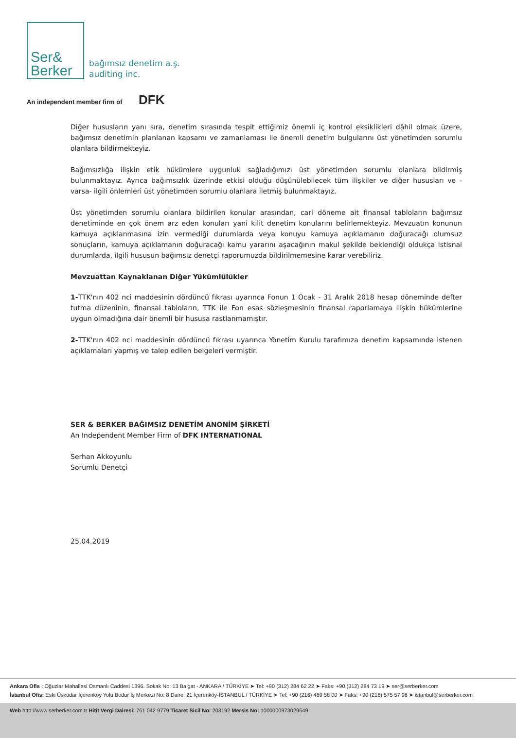Ser&
Berker
bağımsız denetim a.ş.
auditing inc.
An independent member firm of DFK
Diğer hususların yanı sıra, denetim sırasında tespit ettiğimiz önemli iç kontrol eksiklikleri dâhil olmak üzere, bağımsız denetimin planlanan kapsamı ve zamanlaması ile önemli denetim bulgularını üst yönetimden sorumlu olanlara bildirmekteyiz.
Bağımsızlığa ilişkin etik hükümlere uygunluk sağladığımızı üst yönetimden sorumlu olanlara bildirmiş bulunmaktayız. Ayrıca bağımsızlık üzerinde etkisi olduğu düşünülebilecek tüm ilişkiler ve diğer hususları ve - varsa- ilgili önlemleri üst yönetimden sorumlu olanlara iletmiş bulunmaktayız.
Üst yönetimden sorumlu olanlara bildirilen konular arasından, cari döneme ait finansal tabloların bağımsız denetiminde en çok önem arz eden konuları yani kilit denetim konularını belirlemekteyiz. Mevzuatın konunun kamuya açıklanmasına izin vermediği durumlarda veya konuyu kamuya açıklamanın doğuracağı olumsuz sonuçların, kamuya açıklamanın doğuracağı kamu yararını aşacağının makul şekilde beklendiği oldukça istisnai durumlarda, ilgili hususun bağımsız denetçi raporumuzda bildirilmemesine karar verebiliriz.
Mevzuattan Kaynaklanan Diğer Yükümlülükler
1-TTK'nın 402 nci maddesinin dördüncü fıkrası uyarınca Fonun 1 Ocak - 31 Aralık 2018 hesap döneminde defter tutma düzeninin, finansal tabloların, TTK ile Fon esas sözleşmesinin finansal raporlamaya ilişkin hükümlerine uygun olmadığına dair önemli bir hususa rastlanmamıştır.
2-TTK'nın 402 nci maddesinin dördüncü fıkrası uyarınca Yönetim Kurulu tarafımıza denetim kapsamında istenen açıklamaları yapmış ve talep edilen belgeleri vermiştir.
SER & BERKER BAĞIMSIZ DENETİM ANONİM ŞİRKETİ
An Independent Member Firm of DFK INTERNATIONAL
Serhan Akkoyunlu
Sorumlu Denetçi
25.04.2019
Ankara Ofis : Oğuzlar Mahallesi Osmanlı Caddesi 1396. Sokak No: 13 Balgat - ANKARA / TÜRKİYE ➤ Tel: +90 (312) 284 62 22 ➤ Faks: +90 (312) 284 73 19 ➤ ser@serberker.com
İstanbul Ofis: Eski Üsküdar İçerenköy Yolu Bodur İş Merkezi No: 8 Daire: 21 İçerenköy-İSTANBUL / TÜRKİYE ➤ Tel: +90 (216) 469 58 00 ➤ Faks: +90 (216) 575 57 98 ➤ istanbul@serberker.com
Web http://www.serberker.com.tr Hitit Vergi Dairesi: 761 042 9779 Ticaret Sicil No: 203192 Mersis No: 1000000973029549